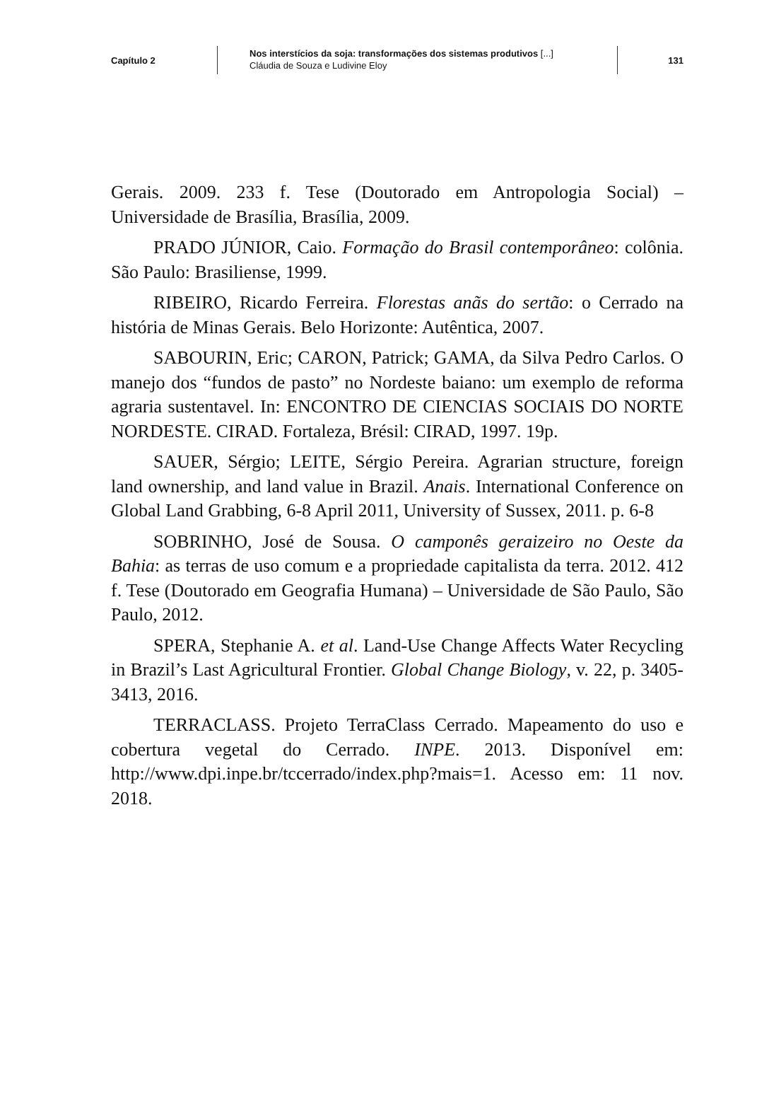Capítulo 2
Nos interstícios da soja: transformações dos sistemas produtivos [...]
Cláudia de Souza e Ludivine Eloy
131
Gerais. 2009. 233 f. Tese (Doutorado em Antropologia Social) – Universidade de Brasília, Brasília, 2009.
PRADO JÚNIOR, Caio. Formação do Brasil contemporâneo: colônia. São Paulo: Brasiliense, 1999.
RIBEIRO, Ricardo Ferreira. Florestas anãs do sertão: o Cerrado na história de Minas Gerais. Belo Horizonte: Autêntica, 2007.
SABOURIN, Eric; CARON, Patrick; GAMA, da Silva Pedro Carlos. O manejo dos “fundos de pasto” no Nordeste baiano: um exemplo de reforma agraria sustentavel. In: ENCONTRO DE CIENCIAS SOCIAIS DO NORTE NORDESTE. CIRAD. Fortaleza, Brésil: CIRAD, 1997. 19p.
SAUER, Sérgio; LEITE, Sérgio Pereira. Agrarian structure, foreign land ownership, and land value in Brazil. Anais. International Conference on Global Land Grabbing, 6-8 April 2011, University of Sussex, 2011. p. 6-8
SOBRINHO, José de Sousa. O camponês geraizeiro no Oeste da Bahia: as terras de uso comum e a propriedade capitalista da terra. 2012. 412 f. Tese (Doutorado em Geografia Humana) – Universidade de São Paulo, São Paulo, 2012.
SPERA, Stephanie A. et al. Land-Use Change Affects Water Recycling in Brazil’s Last Agricultural Frontier. Global Change Biology, v. 22, p. 3405-3413, 2016.
TERRACLASS. Projeto TerraClass Cerrado. Mapeamento do uso e cobertura vegetal do Cerrado. INPE. 2013. Disponível em: http://www.dpi.inpe.br/tccerrado/index.php?mais=1. Acesso em: 11 nov. 2018.